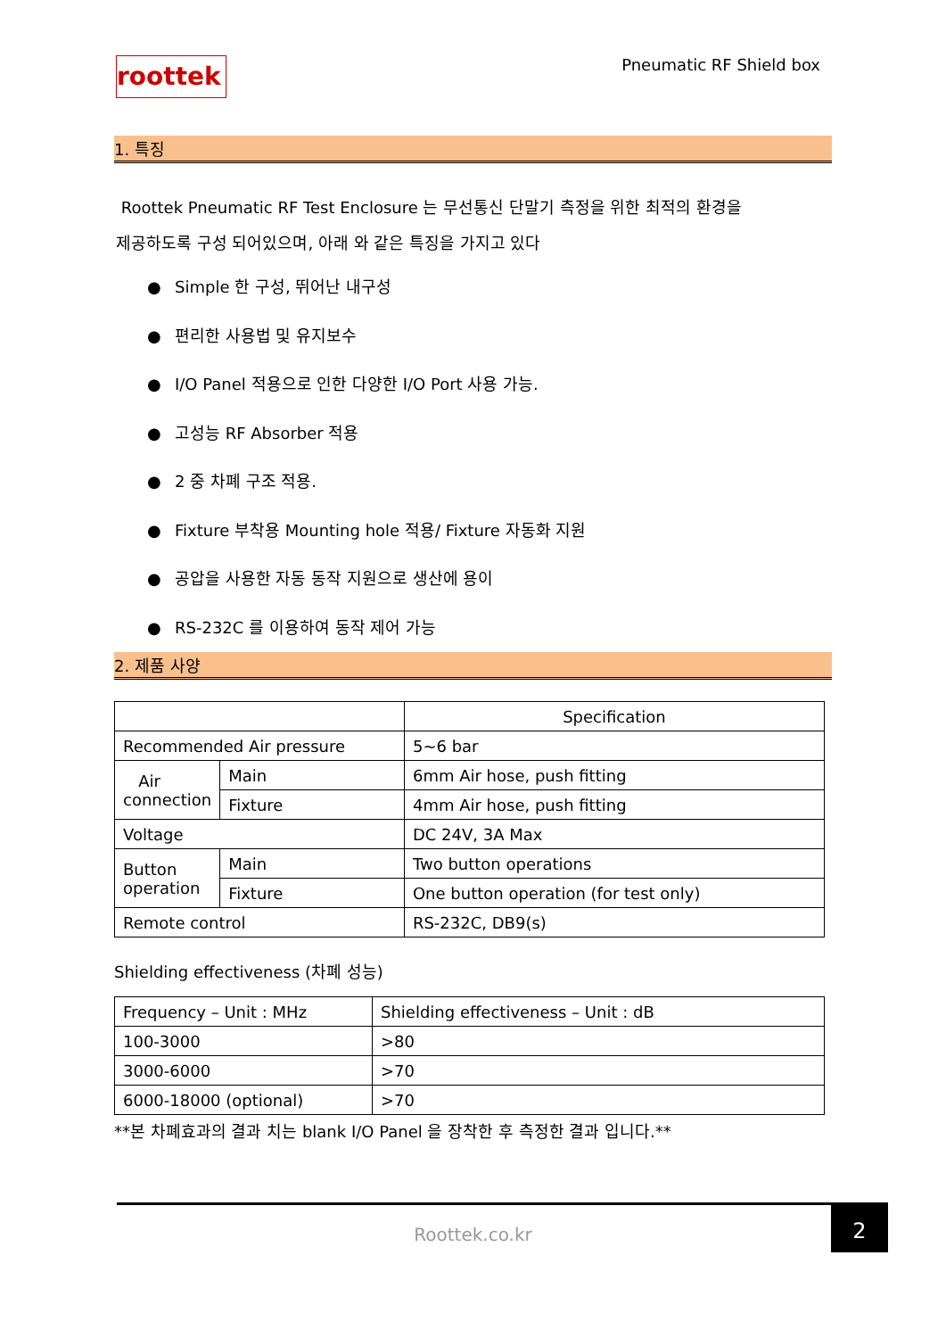roottek
Pneumatic RF Shield box
1. 특징
Roottek Pneumatic RF Test Enclosure 는 무선통신 단말기 측정을 위한 최적의 환경을
제공하도록 구성 되어있으며, 아래 와 같은 특징을 가지고 있다
● Simple 한 구성, 뛰어난 내구성
● 편리한 사용법 및 유지보수
● I/O Panel 적용으로 인한 다양한 I/O Port 사용 가능.
● 고성능 RF Absorber 적용
● 2 중 차폐 구조 적용.
● Fixture 부착용 Mounting hole 적용/ Fixture 자동화 지원
● 공압을 사용한 자동 동작 지원으로 생산에 용이
● RS-232C 를 이용하여 동작 제어 가능
2. 제품 사양
| | | Specification |
| --- | --- | --- |
| Recommended Air pressure | | 5~6 bar |
| Air connection | Main | 6mm Air hose, push fitting |
| | Fixture | 4mm Air hose, push fitting |
| Voltage | | DC 24V, 3A Max |
| Button operation | Main | Two button operations |
| | Fixture | One button operation (for test only) |
| Remote control | | RS-232C, DB9(s) |
Shielding effectiveness (차폐 성능)
| Frequency – Unit : MHz | Shielding effectiveness – Unit : dB |
| 100-3000 | >80 |
| 3000-6000 | >70 |
| 6000-18000 (optional) | >70 |
**본 차폐효과의 결과 치는 blank I/O Panel 을 장착한 후 측정한 결과 입니다.**
Roottek.co.kr
2